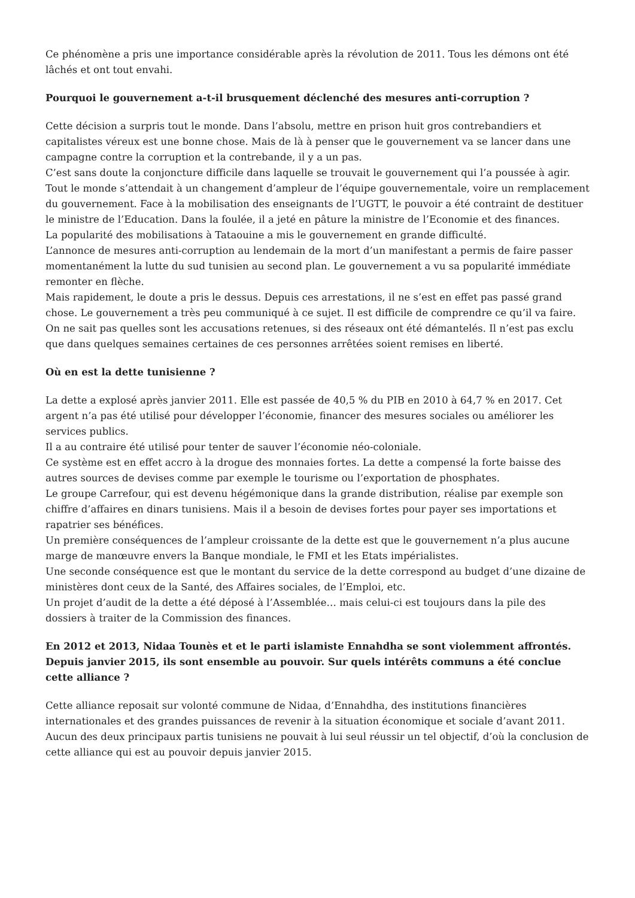Ce phénomène a pris une importance considérable après la révolution de 2011. Tous les démons ont été lâchés et ont tout envahi.
Pourquoi le gouvernement a-t-il brusquement déclenché des mesures anti-corruption ?
Cette décision a surpris tout le monde. Dans l’absolu, mettre en prison huit gros contrebandiers et capitalistes véreux est une bonne chose. Mais de là à penser que le gouvernement va se lancer dans une campagne contre la corruption et la contrebande, il y a un pas.
C’est sans doute la conjoncture difficile dans laquelle se trouvait le gouvernement qui l’a poussée à agir.
Tout le monde s’attendait à un changement d’ampleur de l’équipe gouvernementale, voire un remplacement du gouvernement. Face à la mobilisation des enseignants de l’UGTT, le pouvoir a été contraint de destituer le ministre de l’Education. Dans la foulée, il a jeté en pâture la ministre de l’Economie et des finances.
La popularité des mobilisations à Tataouine a mis le gouvernement en grande difficulté.
L’annonce de mesures anti-corruption au lendemain de la mort d’un manifestant a permis de faire passer momentanément la lutte du sud tunisien au second plan. Le gouvernement a vu sa popularité immédiate remonter en flèche.
Mais rapidement, le doute a pris le dessus. Depuis ces arrestations, il ne s’est en effet pas passé grand chose. Le gouvernement a très peu communiqué à ce sujet. Il est difficile de comprendre ce qu’il va faire. On ne sait pas quelles sont les accusations retenues, si des réseaux ont été démantelés. Il n’est pas exclu que dans quelques semaines certaines de ces personnes arrêtées soient remises en liberté.
Où en est la dette tunisienne ?
La dette a explosé après janvier 2011. Elle est passée de 40,5 % du PIB en 2010 à 64,7 % en 2017. Cet argent n’a pas été utilisé pour développer l’économie, financer des mesures sociales ou améliorer les services publics.
Il a au contraire été utilisé pour tenter de sauver l’économie néo-coloniale.
Ce système est en effet accro à la drogue des monnaies fortes. La dette a compensé la forte baisse des autres sources de devises comme par exemple le tourisme ou l’exportation de phosphates.
Le groupe Carrefour, qui est devenu hégémonique dans la grande distribution, réalise par exemple son chiffre d’affaires en dinars tunisiens. Mais il a besoin de devises fortes pour payer ses importations et rapatrier ses bénéfices.
Un première conséquences de l’ampleur croissante de la dette est que le gouvernement n’a plus aucune marge de manœuvre envers la Banque mondiale, le FMI et les Etats impérialistes.
Une seconde conséquence est que le montant du service de la dette correspond au budget d’une dizaine de ministères dont ceux de la Santé, des Affaires sociales, de l’Emploi, etc.
Un projet d’audit de la dette a été déposé à l’Assemblée… mais celui-ci est toujours dans la pile des dossiers à traiter de la Commission des finances.
En 2012 et 2013, Nidaa Tounès et et le parti islamiste Ennahdha se sont violemment affrontés. Depuis janvier 2015, ils sont ensemble au pouvoir. Sur quels intérêts communs a été conclue cette alliance ?
Cette alliance reposait sur volonté commune de Nidaa, d’Ennahdha, des institutions financières internationales et des grandes puissances de revenir à la situation économique et sociale d’avant 2011.
Aucun des deux principaux partis tunisiens ne pouvait à lui seul réussir un tel objectif, d’où la conclusion de cette alliance qui est au pouvoir depuis janvier 2015.